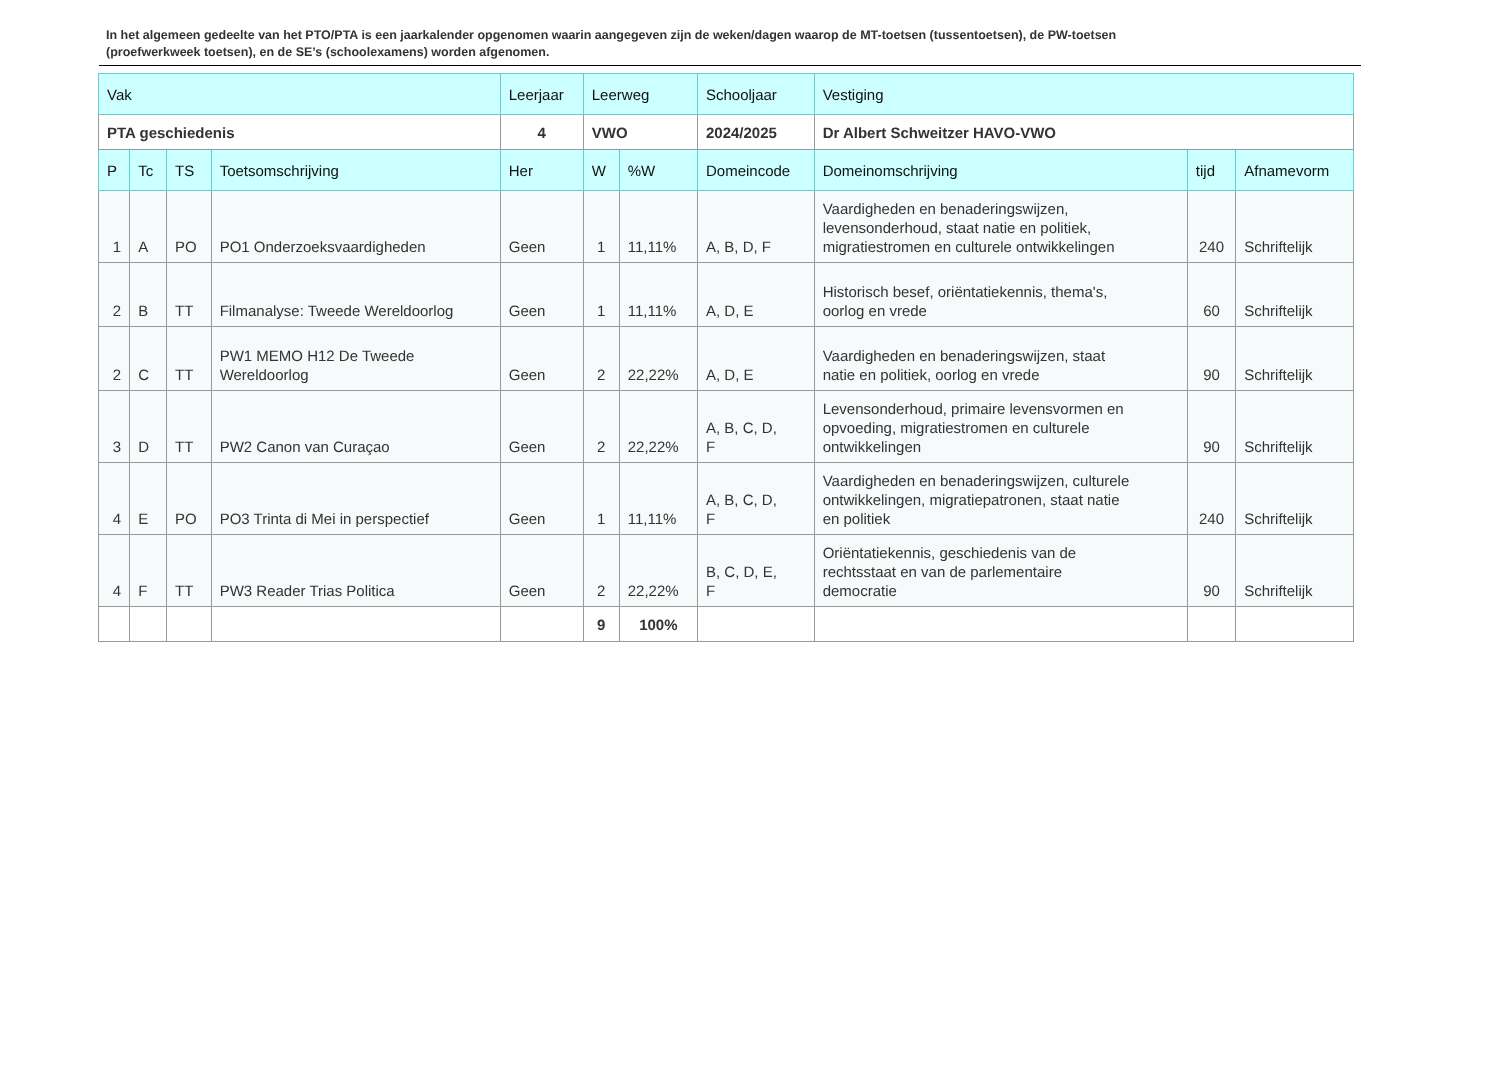In het algemeen gedeelte van het PTO/PTA is een jaarkalender opgenomen waarin aangegeven zijn de weken/dagen waarop de MT-toetsen (tussentoetsen), de PW-toetsen (proefwerkweek toetsen), en de SE’s (schoolexamens) worden afgenomen.
| Vak | | | | Leerjaar | Leerweg | | Schooljaar | Vestiging | | |
| --- | --- | --- | --- | --- | --- | --- | --- | --- | --- | --- |
| PTA geschiedenis | | | | 4 | VWO | | 2024/2025 | Dr Albert Schweitzer HAVO-VWO | | |
| P | Tc | TS | Toetsomschrijving | Her | W | %W | Domeincode | Domeinomschrijving | tijd | Afnamevorm |
| 1 | A | PO | PO1 Onderzoeksvaardigheden | Geen | 1 | 11,11% | A, B, D, F | Vaardigheden en benaderingswijzen, levensonderhoud, staat natie en politiek, migratiestromen en culturele ontwikkelingen | 240 | Schriftelijk |
| 2 | B | TT | Filmanalyse: Tweede Wereldoorlog | Geen | 1 | 11,11% | A, D, E | Historisch besef, oriëntatiekennis, thema's, oorlog en vrede | 60 | Schriftelijk |
| 2 | C | TT | PW1 MEMO H12 De Tweede Wereldoorlog | Geen | 2 | 22,22% | A, D, E | Vaardigheden en benaderingswijzen, staat natie en politiek, oorlog en vrede | 90 | Schriftelijk |
| 3 | D | TT | PW2 Canon van Curaçao | Geen | 2 | 22,22% | A, B, C, D, F | Levensonderhoud, primaire levensvormen en opvoeding, migratiestromen en culturele ontwikkelingen | 90 | Schriftelijk |
| 4 | E | PO | PO3 Trinta di Mei in perspectief | Geen | 1 | 11,11% | A, B, C, D, F | Vaardigheden en benaderingswijzen, culturele ontwikkelingen, migratiepatronen, staat natie en politiek | 240 | Schriftelijk |
| 4 | F | TT | PW3 Reader Trias Politica | Geen | 2 | 22,22% | B, C, D, E, F | Oriëntatiekennis, geschiedenis van de rechtsstaat en van de parlementaire democratie | 90 | Schriftelijk |
| | | | | | 9 | 100% | | | | |